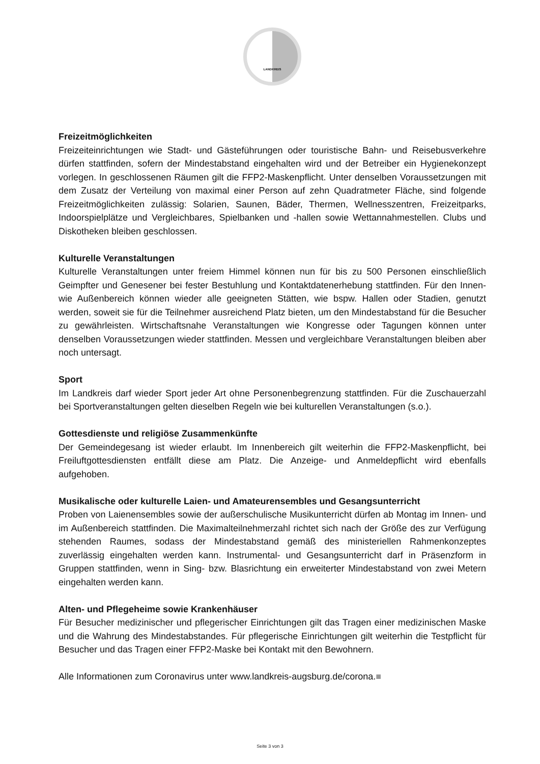LANDKREIS
Freizeitmöglichkeiten
Freizeiteinrichtungen wie Stadt- und Gästeführungen oder touristische Bahn- und Reisebusverkehre dürfen stattfinden, sofern der Mindestabstand eingehalten wird und der Betreiber ein Hygienekonzept vorlegen. In geschlossenen Räumen gilt die FFP2-Maskenpflicht. Unter denselben Voraussetzungen mit dem Zusatz der Verteilung von maximal einer Person auf zehn Quadratmeter Fläche, sind folgende Freizeitmöglichkeiten zulässig: Solarien, Saunen, Bäder, Thermen, Wellnesszentren, Freizeitparks, Indoorspielplätze und Vergleichbares, Spielbanken und -hallen sowie Wettannahmestellen. Clubs und Diskotheken bleiben geschlossen.
Kulturelle Veranstaltungen
Kulturelle Veranstaltungen unter freiem Himmel können nun für bis zu 500 Personen einschließlich Geimpfter und Genesener bei fester Bestuhlung und Kontaktdatenerhebung stattfinden. Für den Innen- wie Außenbereich können wieder alle geeigneten Stätten, wie bspw. Hallen oder Stadien, genutzt werden, soweit sie für die Teilnehmer ausreichend Platz bieten, um den Mindestabstand für die Besucher zu gewährleisten. Wirtschaftsnahe Veranstaltungen wie Kongresse oder Tagungen können unter denselben Voraussetzungen wieder stattfinden. Messen und vergleichbare Veranstaltungen bleiben aber noch untersagt.
Sport
Im Landkreis darf wieder Sport jeder Art ohne Personenbegrenzung stattfinden. Für die Zuschauerzahl bei Sportveranstaltungen gelten dieselben Regeln wie bei kulturellen Veranstaltungen (s.o.).
Gottesdienste und religiöse Zusammenkünfte
Der Gemeindegesang ist wieder erlaubt. Im Innenbereich gilt weiterhin die FFP2-Maskenpflicht, bei Freiluftgottesdiensten entfällt diese am Platz. Die Anzeige- und Anmeldepflicht wird ebenfalls aufgehoben.
Musikalische oder kulturelle Laien- und Amateurensembles und Gesangsunterricht
Proben von Laienensembles sowie der außerschulische Musikunterricht dürfen ab Montag im Innen- und im Außenbereich stattfinden. Die Maximalteilnehmerzahl richtet sich nach der Größe des zur Verfügung stehenden Raumes, sodass der Mindestabstand gemäß des ministeriellen Rahmenkonzeptes zuverlässig eingehalten werden kann. Instrumental- und Gesangsunterricht darf in Präsenzform in Gruppen stattfinden, wenn in Sing- bzw. Blasrichtung ein erweiterter Mindestabstand von zwei Metern eingehalten werden kann.
Alten- und Pflegeheime sowie Krankenhäuser
Für Besucher medizinischer und pflegerischer Einrichtungen gilt das Tragen einer medizinischen Maske und die Wahrung des Mindestabstandes. Für pflegerische Einrichtungen gilt weiterhin die Testpflicht für Besucher und das Tragen einer FFP2-Maske bei Kontakt mit den Bewohnern.
Alle Informationen zum Coronavirus unter www.landkreis-augsburg.de/corona.■
Seite 3 von 3